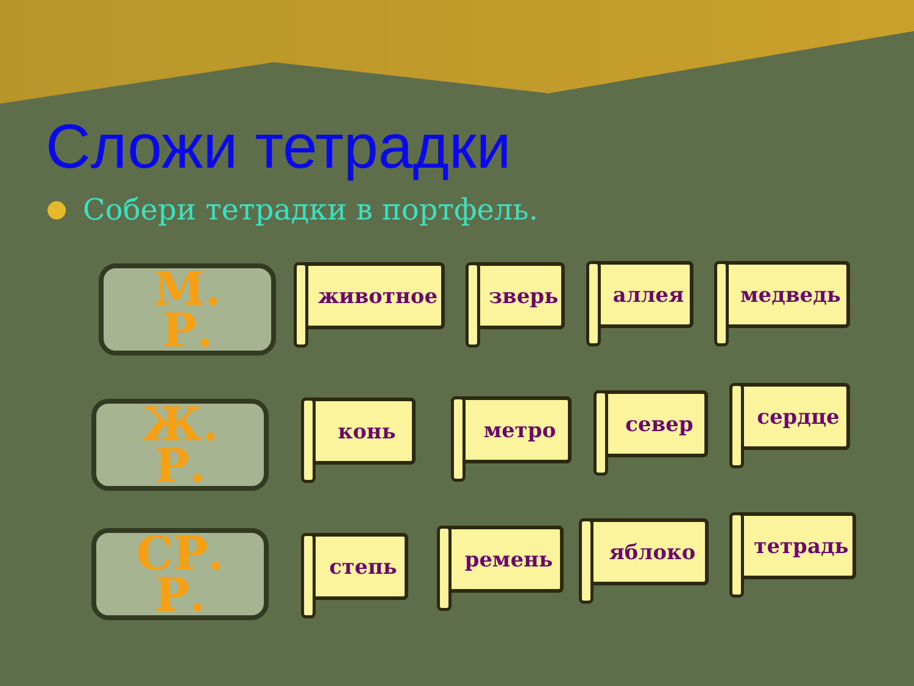Сложи тетрадки
Собери тетрадки в портфель.
М.
Р.
Ж.
Р.
СР.
Р.
животное зверь аллея медведь
конь метро север сердце
степь ремень яблоко тетрадь